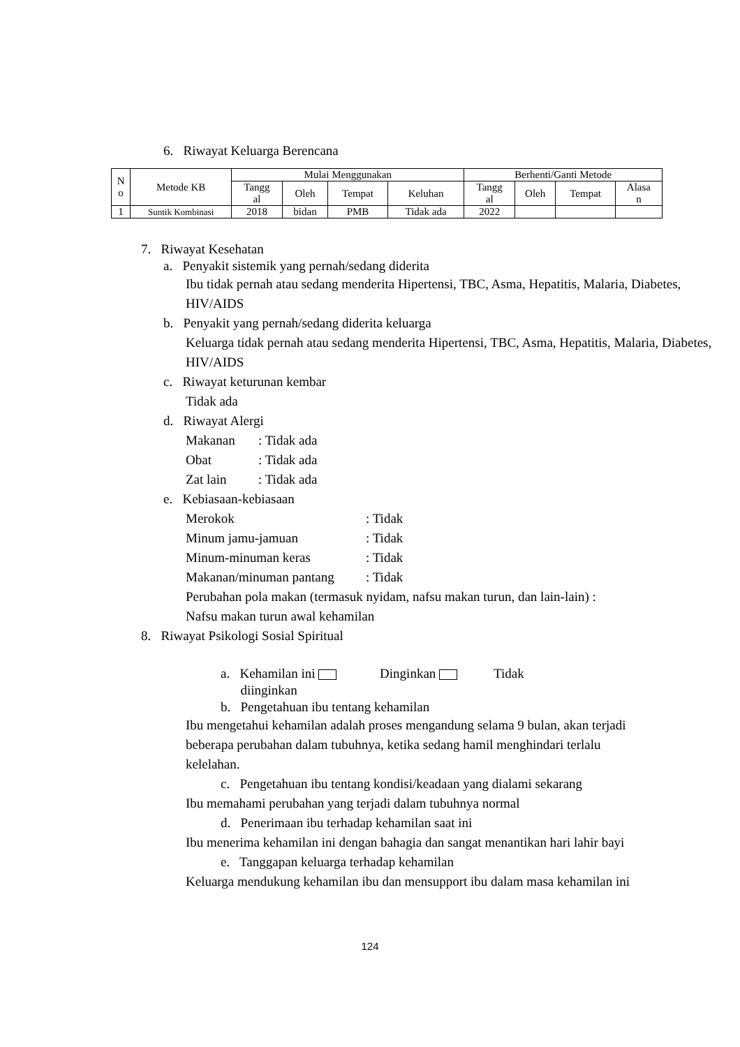6. Riwayat Keluarga Berencana
| N o | Metode KB | Mulai Menggunakan | | | | Berhenti/Ganti Metode | | | |
| --- | --- | --- | --- | --- | --- | --- | --- | --- | --- |
| | | Tangg al | Oleh | Tempat | Keluhan | Tangg al | Oleh | Tempat | Alasa n |
| 1 | Suntik Kombinasi | 2018 | bidan | PMB | Tidak ada | 2022 | | | |
7. Riwayat Kesehatan
a. Penyakit sistemik yang pernah/sedang diderita
Ibu tidak pernah atau sedang menderita Hipertensi, TBC, Asma, Hepatitis, Malaria, Diabetes, HIV/AIDS
b. Penyakit yang pernah/sedang diderita keluarga
Keluarga tidak pernah atau sedang menderita Hipertensi, TBC, Asma, Hepatitis, Malaria, Diabetes, HIV/AIDS
c. Riwayat keturunan kembar
Tidak ada
d. Riwayat Alergi
Makanan: Tidak ada
Obat: Tidak ada
Zat lain: Tidak ada
e. Kebiasaan-kebiasaan
Merokok: Tidak
Minum jamu-jamuan: Tidak
Minum-minuman keras: Tidak
Makanan/minuman pantang: Tidak
Perubahan pola makan (termasuk nyidam, nafsu makan turun, dan lain-lain) : Nafsu makan turun awal kehamilan
8. Riwayat Psikologi Sosial Spiritual
a. Kehamilan ini Dinginkan Tidak
diinginkan
b. Pengetahuan ibu tentang kehamilan
Ibu mengetahui kehamilan adalah proses mengandung selama 9 bulan, akan terjadi beberapa perubahan dalam tubuhnya, ketika sedang hamil menghindari terlalu kelelahan.
c. Pengetahuan ibu tentang kondisi/keadaan yang dialami sekarang
Ibu memahami perubahan yang terjadi dalam tubuhnya normal
d. Penerimaan ibu terhadap kehamilan saat ini
Ibu menerima kehamilan ini dengan bahagia dan sangat menantikan hari lahir bayi
e. Tanggapan keluarga terhadap kehamilan
Keluarga mendukung kehamilan ibu dan mensupport ibu dalam masa kehamilan ini
124